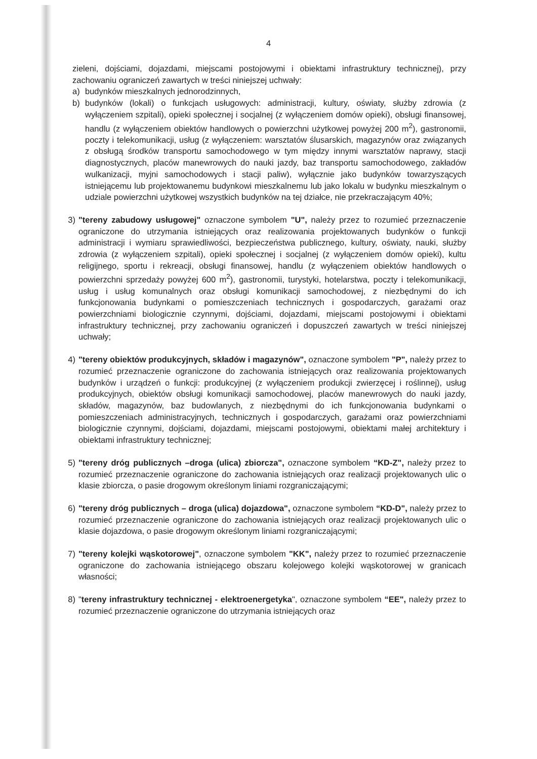4
zieleni, dojściami, dojazdami, miejscami postojowymi i obiektami infrastruktury technicznej), przy zachowaniu ograniczeń zawartych w treści niniejszej uchwały:
a) budynków mieszkalnych jednorodzinnych,
b) budynków (lokali) o funkcjach usługowych: administracji, kultury, oświaty, służby zdrowia (z wyłączeniem szpitali), opieki społecznej i socjalnej (z wyłączeniem domów opieki), obsługi finansowej, handlu (z wyłączeniem obiektów handlowych o powierzchni użytkowej powyżej 200 m<sup>2</sup>), gastronomii, poczty i telekomunikacji, usług (z wyłączeniem: warsztatów ślusarskich, magazynów oraz związanych z obsługą środków transportu samochodowego w tym między innymi warsztatów naprawy, stacji diagnostycznych, placów manewrowych do nauki jazdy, baz transportu samochodowego, zakładów wulkanizacji, myjni samochodowych i stacji paliw), wyłącznie jako budynków towarzyszących istniejącemu lub projektowanemu budynkowi mieszkalnemu lub jako lokalu w budynku mieszkalnym o udziale powierzchni użytkowej wszystkich budynków na tej działce, nie przekraczającym 40%;
3) "tereny zabudowy usługowej" oznaczone symbolem "U", należy przez to rozumieć przeznaczenie ograniczone do utrzymania istniejących oraz realizowania projektowanych budynków o funkcji administracji i wymiaru sprawiedliwości, bezpieczeństwa publicznego, kultury, oświaty, nauki, służby zdrowia (z wyłączeniem szpitali), opieki społecznej i socjalnej (z wyłączeniem domów opieki), kultu religijnego, sportu i rekreacji, obsługi finansowej, handlu (z wyłączeniem obiektów handlowych o powierzchni sprzedaży powyżej 600 m<sup>2</sup>), gastronomii, turystyki, hotelarstwa, poczty i telekomunikacji, usług i usług komunalnych oraz obsługi komunikacji samochodowej, z niezbędnymi do ich funkcjonowania budynkami o pomieszczeniach technicznych i gospodarczych, garażami oraz powierzchniami biologicznie czynnymi, dojściami, dojazdami, miejscami postojowymi i obiektami infrastruktury technicznej, przy zachowaniu ograniczeń i dopuszczeń zawartych w treści niniejszej uchwały;
4) "tereny obiektów produkcyjnych, składów i magazynów", oznaczone symbolem "P", należy przez to rozumieć przeznaczenie ograniczone do zachowania istniejących oraz realizowania projektowanych budynków i urządzeń o funkcji: produkcyjnej (z wyłączeniem produkcji zwierzęcej i roślinnej), usług produkcyjnych, obiektów obsługi komunikacji samochodowej, placów manewrowych do nauki jazdy, składów, magazynów, baz budowlanych, z niezbędnymi do ich funkcjonowania budynkami o pomieszczeniach administracyjnych, technicznych i gospodarczych, garażami oraz powierzchniami biologicznie czynnymi, dojściami, dojazdami, miejscami postojowymi, obiektami małej architektury i obiektami infrastruktury technicznej;
5) "tereny dróg publicznych –droga (ulica) zbiorcza", oznaczone symbolem “KD-Z", należy przez to rozumieć przeznaczenie ograniczone do zachowania istniejących oraz realizacji projektowanych ulic o klasie zbiorcza, o pasie drogowym określonym liniami rozgraniczającymi;
6) "tereny dróg publicznych – droga (ulica) dojazdowa", oznaczone symbolem “KD-D", należy przez to rozumieć przeznaczenie ograniczone do zachowania istniejących oraz realizacji projektowanych ulic o klasie dojazdowa, o pasie drogowym określonym liniami rozgraniczającymi;
7) "tereny kolejki wąskotorowej", oznaczone symbolem "KK", należy przez to rozumieć przeznaczenie ograniczone do zachowania istniejącego obszaru kolejowego kolejki wąskotorowej w granicach własności;
8) "tereny infrastruktury technicznej - elektroenergetyka", oznaczone symbolem “EE", należy przez to rozumieć przeznaczenie ograniczone do utrzymania istniejących oraz